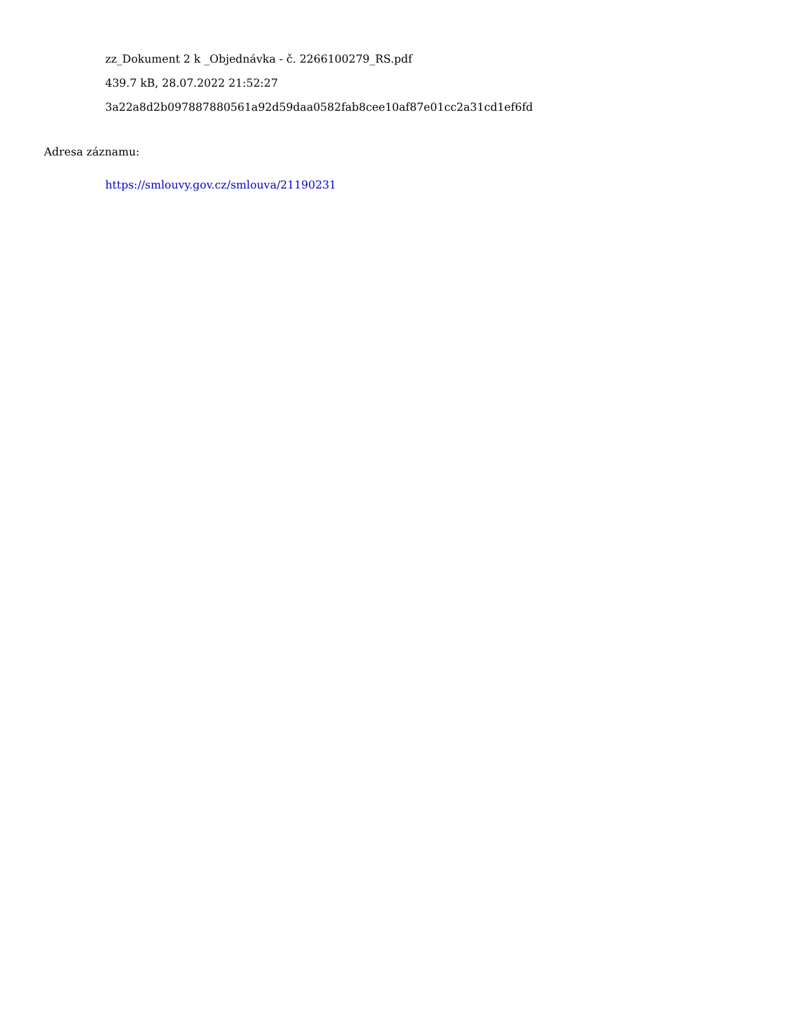zz_Dokument 2 k _Objednávka - č. 2266100279_RS.pdf
439.7 kB, 28.07.2022 21:52:27
3a22a8d2b097887880561a92d59daa0582fab8cee10af87e01cc2a31cd1ef6fd
Adresa záznamu:
https://smlouvy.gov.cz/smlouva/21190231